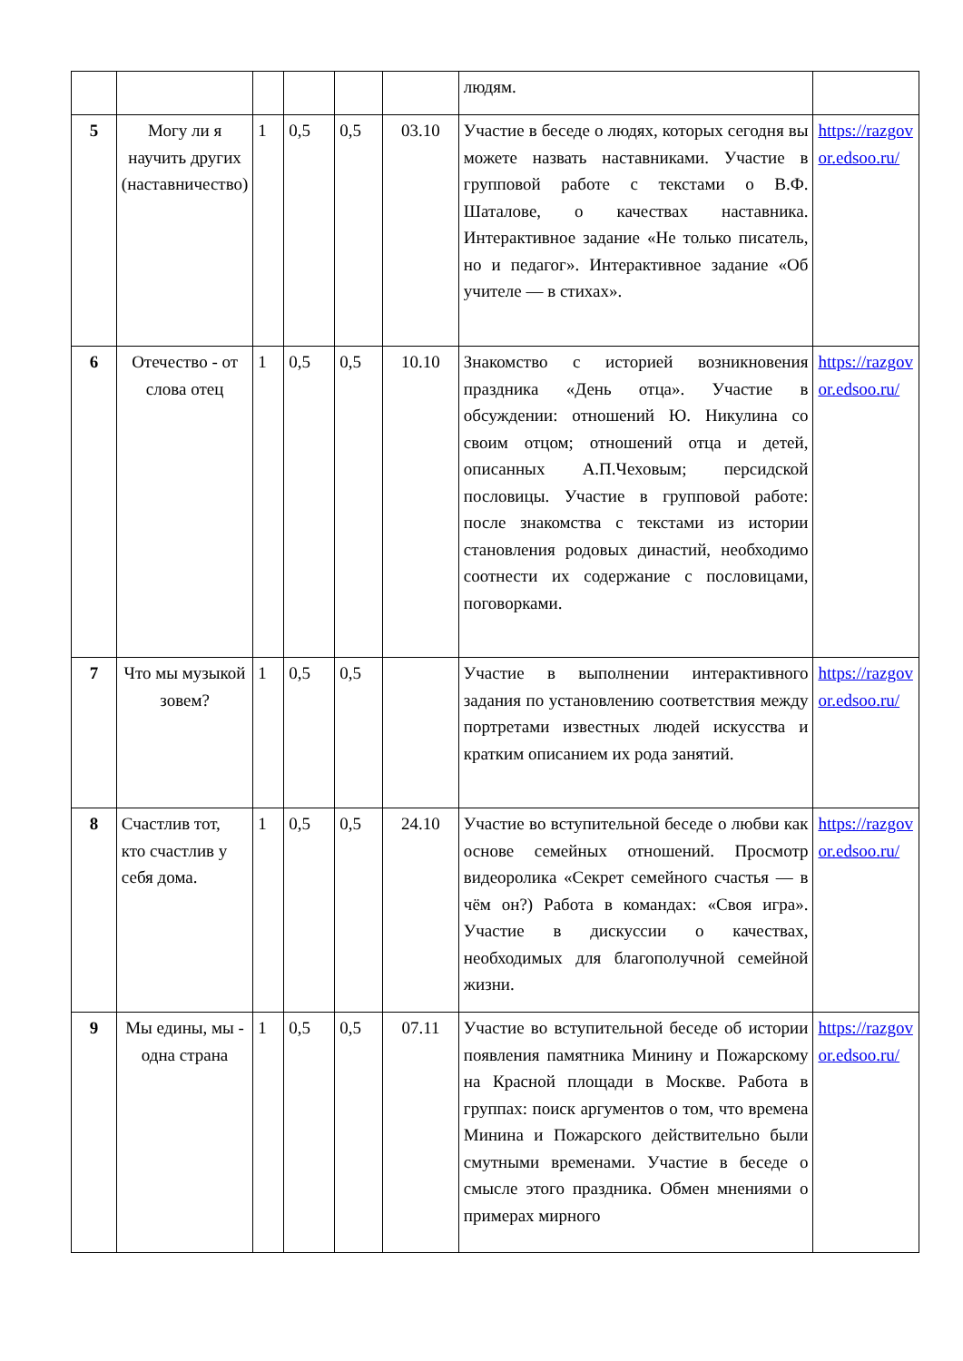| | | | | | | людям. | |
| 5 | Могу ли я научить других (наставничество) | 1 | 0,5 | 0,5 | 03.10 | Участие в беседе о людях, которых сегодня вы можете назвать наставниками. Участие в групповой работе с текстами о В.Ф. Шаталове, о качествах наставника. Интерактивное задание «Не только писатель, но и педагог». Интерактивное задание «Об учителе — в стихах». | https://razgovor.edsoo.ru/ |
| 6 | Отечество - от слова отец | 1 | 0,5 | 0,5 | 10.10 | Знакомство с историей возникновения праздника «День отца». Участие в обсуждении: отношений Ю. Никулина со своим отцом; отношений отца и детей, описанных А.П.Чеховым; персидской пословицы. Участие в групповой работе: после знакомства с текстами из истории становления родовых династий, необходимо соотнести их содержание с пословицами, поговорками. | https://razgovor.edsoo.ru/ |
| 7 | Что мы музыкой зовем? | 1 | 0,5 | 0,5 | | Участие в выполнении интерактивного задания по установлению соответствия между портретами известных людей искусства и кратким описанием их рода занятий. | https://razgovor.edsoo.ru/ |
| 8 | Счастлив тот, кто счастлив у себя дома. | 1 | 0,5 | 0,5 | 24.10 | Участие во вступительной беседе о любви как основе семейных отношений. Просмотр видеоролика «Секрет семейного счастья — в чём он?) Работа в командах: «Своя игра». Участие в дискуссии о качествах, необходимых для благополучной семейной жизни. | https://razgovor.edsoo.ru/ |
| 9 | Мы едины, мы - одна страна | 1 | 0,5 | 0,5 | 07.11 | Участие во вступительной беседе об истории появления памятника Минину и Пожарскому на Красной площади в Москве. Работа в группах: поиск аргументов о том, что времена Минина и Пожарского действительно были смутными временами. Участие в беседе о смысле этого праздника. Обмен мнениями о примерах мирного | https://razgovor.edsoo.ru/ |